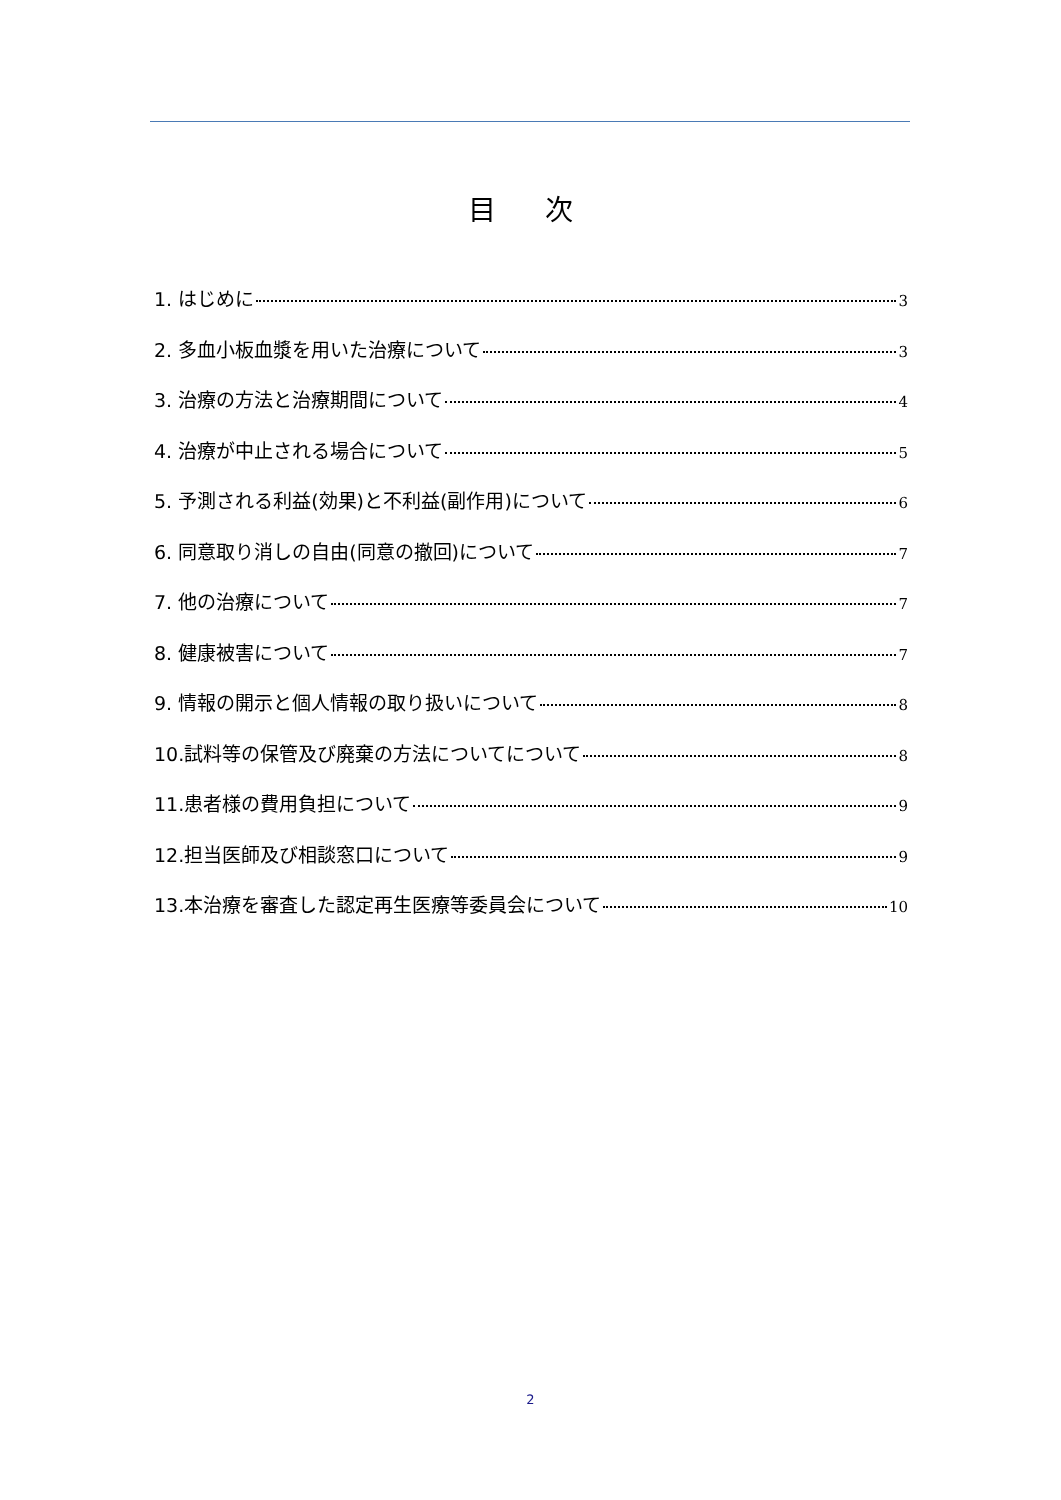目 次
1. はじめに 3
2. 多血小板血漿を用いた治療について 3
3. 治療の方法と治療期間について 4
4. 治療が中止される場合について 5
5. 予測される利益(効果)と不利益(副作用)について 6
6. 同意取り消しの自由(同意の撤回)について 7
7. 他の治療について 7
8. 健康被害について 7
9. 情報の開示と個人情報の取り扱いについて 8
10.試料等の保管及び廃棄の方法についてについて 8
11.患者様の費用負担について 9
12.担当医師及び相談窓口について 9
13.本治療を審査した認定再生医療等委員会について 10
2